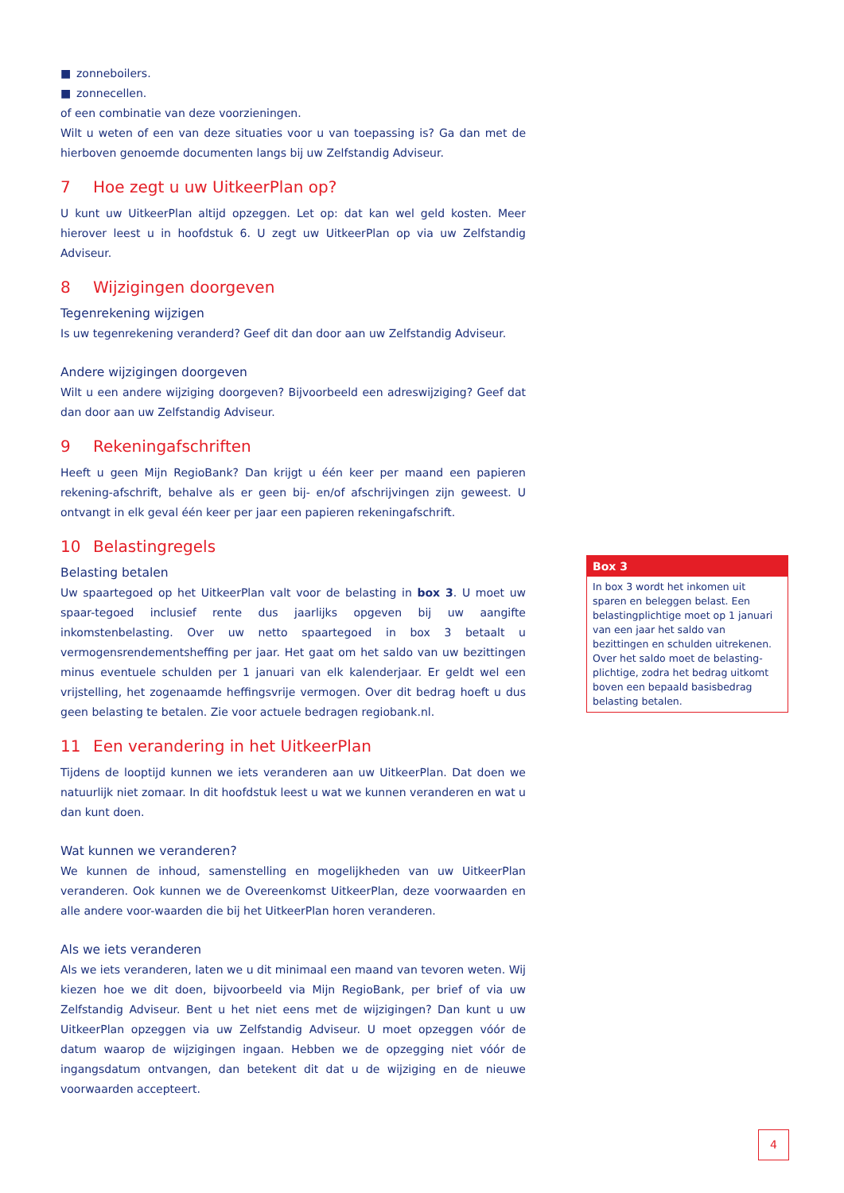■ zonneboilers.
■ zonnecellen.
of een combinatie van deze voorzieningen.
Wilt u weten of een van deze situaties voor u van toepassing is? Ga dan met de hierboven genoemde documenten langs bij uw Zelfstandig Adviseur.
7 Hoe zegt u uw UitkeerPlan op?
U kunt uw UitkeerPlan altijd opzeggen. Let op: dat kan wel geld kosten. Meer hierover leest u in hoofdstuk 6. U zegt uw UitkeerPlan op via uw Zelfstandig Adviseur.
8 Wijzigingen doorgeven
Tegenrekening wijzigen
Is uw tegenrekening veranderd? Geef dit dan door aan uw Zelfstandig Adviseur.
Andere wijzigingen doorgeven
Wilt u een andere wijziging doorgeven? Bijvoorbeeld een adreswijziging? Geef dat dan door aan uw Zelfstandig Adviseur.
9 Rekeningafschriften
Heeft u geen Mijn RegioBank? Dan krijgt u één keer per maand een papieren rekening-afschrift, behalve als er geen bij- en/of afschrijvingen zijn geweest. U ontvangt in elk geval één keer per jaar een papieren rekeningafschrift.
10 Belastingregels
Belasting betalen
Uw spaartegoed op het UitkeerPlan valt voor de belasting in box 3. U moet uw spaar-tegoed inclusief rente dus jaarlijks opgeven bij uw aangifte inkomstenbelasting. Over uw netto spaartegoed in box 3 betaalt u vermogensrendementsheffing per jaar. Het gaat om het saldo van uw bezittingen minus eventuele schulden per 1 januari van elk kalenderjaar. Er geldt wel een vrijstelling, het zogenaamde heffingsvrije vermogen. Over dit bedrag hoeft u dus geen belasting te betalen. Zie voor actuele bedragen regiobank.nl.
11 Een verandering in het UitkeerPlan
Tijdens de looptijd kunnen we iets veranderen aan uw UitkeerPlan. Dat doen we natuurlijk niet zomaar. In dit hoofdstuk leest u wat we kunnen veranderen en wat u dan kunt doen.
Wat kunnen we veranderen?
We kunnen de inhoud, samenstelling en mogelijkheden van uw UitkeerPlan veranderen. Ook kunnen we de Overeenkomst UitkeerPlan, deze voorwaarden en alle andere voor-waarden die bij het UitkeerPlan horen veranderen.
Als we iets veranderen
Als we iets veranderen, laten we u dit minimaal een maand van tevoren weten. Wij kiezen hoe we dit doen, bijvoorbeeld via Mijn RegioBank, per brief of via uw Zelfstandig Adviseur. Bent u het niet eens met de wijzigingen? Dan kunt u uw UitkeerPlan opzeggen via uw Zelfstandig Adviseur. U moet opzeggen vóór de datum waarop de wijzigingen ingaan. Hebben we de opzegging niet vóór de ingangsdatum ontvangen, dan betekent dit dat u de wijziging en de nieuwe voorwaarden accepteert.
Box 3
In box 3 wordt het inkomen uit sparen en beleggen belast. Een belastingplichtige moet op 1 januari van een jaar het saldo van bezittingen en schulden uitrekenen. Over het saldo moet de belasting-plichtige, zodra het bedrag uitkomt boven een bepaald basisbedrag belasting betalen.
4